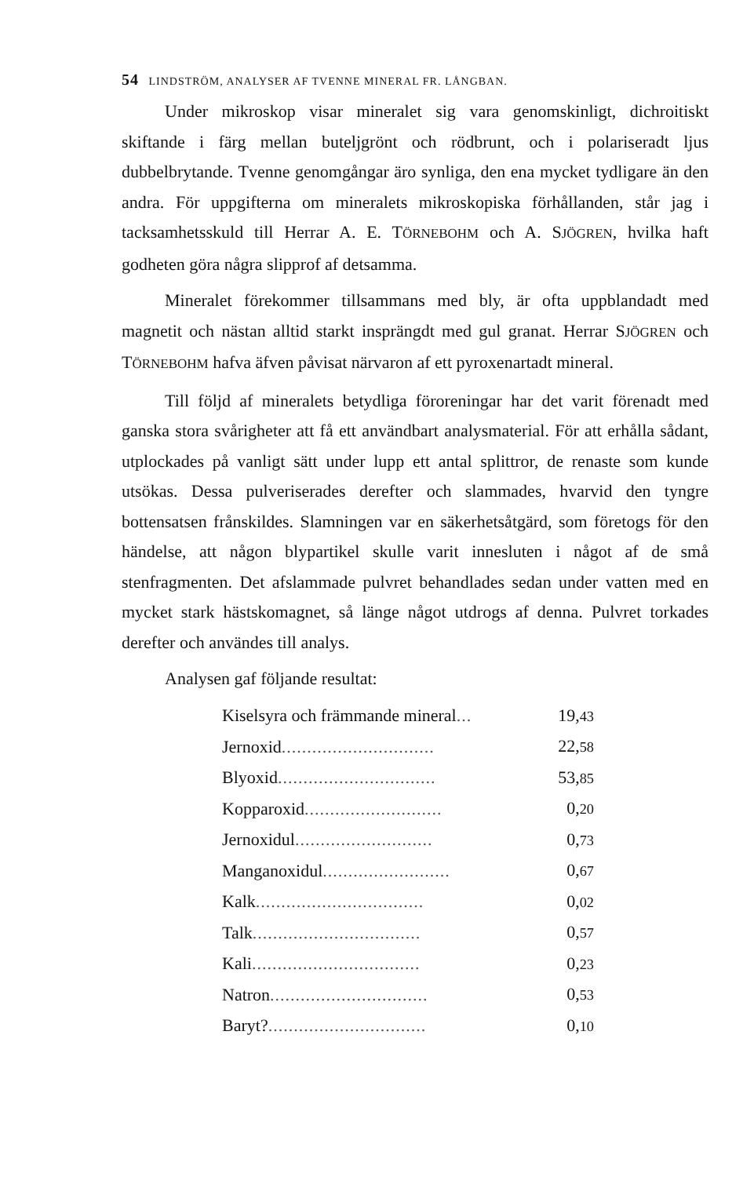54 LINDSTRÖM, ANALYSER AF TVENNE MINERAL FR. LÅNGBAN.
Under mikroskop visar mineralet sig vara genomskinligt, dichroitiskt skiftande i färg mellan buteljgrönt och rödbrunt, och i polariseradt ljus dubbelbrytande. Tvenne genomgångar äro synliga, den ena mycket tydligare än den andra. För uppgifterna om mineralets mikroskopiska förhållanden, står jag i tacksamhetsskuld till Herrar A. E. TÖRNEBOHM och A. SJÖGREN, hvilka haft godheten göra några slipprof af detsamma.
Mineralet förekommer tillsammans med bly, är ofta uppblandadt med magnetit och nästan alltid starkt insprängdt med gul granat. Herrar SJÖGREN och TÖRNEBOHM hafva äfven påvisat närvaron af ett pyroxenartadt mineral.
Till följd af mineralets betydliga föroreningar har det varit förenadt med ganska stora svårigheter att få ett användbart analysmaterial. För att erhålla sådant, utplockades på vanligt sätt under lupp ett antal splittror, de renaste som kunde utsökas. Dessa pulveriserades derefter och slammades, hvarvid den tyngre bottensatsen frånskildes. Slamningen var en säkerhetsåtgärd, som företogs för den händelse, att någon blypartikel skulle varit innesluten i något af de små stenfragmenten. Det afslammade pulvret behandlades sedan under vatten med en mycket stark hästskomagnet, så länge något utdrogs af denna. Pulvret torkades derefter och användes till analys.
Analysen gaf följande resultat:
| Kiselsyra och främmande mineral ... | 19, 43 |
| Jernoxid .............................. | 22, 58 |
| Blyoxid ............................... | 53, 85 |
| Kopparoxid ........................... | 0, 20 |
| Jernoxidul ........................... | 0, 73 |
| Manganoxidul ......................... | 0, 67 |
| Kalk ................................. | 0, 02 |
| Talk ................................. | 0, 57 |
| Kali ................................. | 0, 23 |
| Natron ............................... | 0, 53 |
| Baryt? ............................... | 0, 10 |